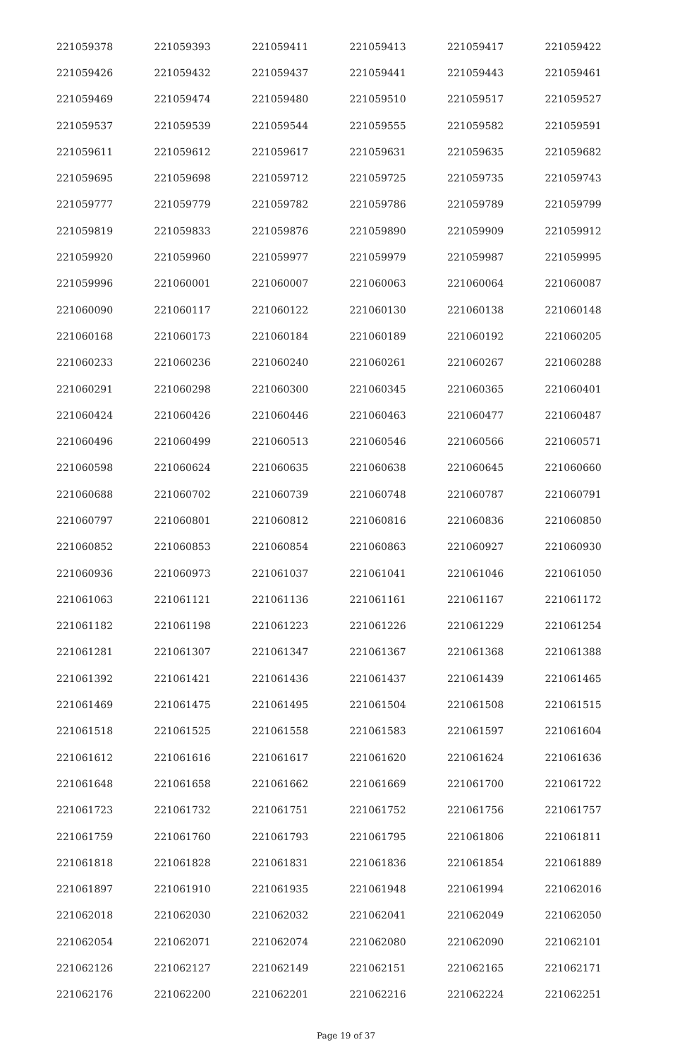| 221059378 | 221059393 | 221059411 | 221059413 | 221059417 | 221059422 |
| 221059426 | 221059432 | 221059437 | 221059441 | 221059443 | 221059461 |
| 221059469 | 221059474 | 221059480 | 221059510 | 221059517 | 221059527 |
| 221059537 | 221059539 | 221059544 | 221059555 | 221059582 | 221059591 |
| 221059611 | 221059612 | 221059617 | 221059631 | 221059635 | 221059682 |
| 221059695 | 221059698 | 221059712 | 221059725 | 221059735 | 221059743 |
| 221059777 | 221059779 | 221059782 | 221059786 | 221059789 | 221059799 |
| 221059819 | 221059833 | 221059876 | 221059890 | 221059909 | 221059912 |
| 221059920 | 221059960 | 221059977 | 221059979 | 221059987 | 221059995 |
| 221059996 | 221060001 | 221060007 | 221060063 | 221060064 | 221060087 |
| 221060090 | 221060117 | 221060122 | 221060130 | 221060138 | 221060148 |
| 221060168 | 221060173 | 221060184 | 221060189 | 221060192 | 221060205 |
| 221060233 | 221060236 | 221060240 | 221060261 | 221060267 | 221060288 |
| 221060291 | 221060298 | 221060300 | 221060345 | 221060365 | 221060401 |
| 221060424 | 221060426 | 221060446 | 221060463 | 221060477 | 221060487 |
| 221060496 | 221060499 | 221060513 | 221060546 | 221060566 | 221060571 |
| 221060598 | 221060624 | 221060635 | 221060638 | 221060645 | 221060660 |
| 221060688 | 221060702 | 221060739 | 221060748 | 221060787 | 221060791 |
| 221060797 | 221060801 | 221060812 | 221060816 | 221060836 | 221060850 |
| 221060852 | 221060853 | 221060854 | 221060863 | 221060927 | 221060930 |
| 221060936 | 221060973 | 221061037 | 221061041 | 221061046 | 221061050 |
| 221061063 | 221061121 | 221061136 | 221061161 | 221061167 | 221061172 |
| 221061182 | 221061198 | 221061223 | 221061226 | 221061229 | 221061254 |
| 221061281 | 221061307 | 221061347 | 221061367 | 221061368 | 221061388 |
| 221061392 | 221061421 | 221061436 | 221061437 | 221061439 | 221061465 |
| 221061469 | 221061475 | 221061495 | 221061504 | 221061508 | 221061515 |
| 221061518 | 221061525 | 221061558 | 221061583 | 221061597 | 221061604 |
| 221061612 | 221061616 | 221061617 | 221061620 | 221061624 | 221061636 |
| 221061648 | 221061658 | 221061662 | 221061669 | 221061700 | 221061722 |
| 221061723 | 221061732 | 221061751 | 221061752 | 221061756 | 221061757 |
| 221061759 | 221061760 | 221061793 | 221061795 | 221061806 | 221061811 |
| 221061818 | 221061828 | 221061831 | 221061836 | 221061854 | 221061889 |
| 221061897 | 221061910 | 221061935 | 221061948 | 221061994 | 221062016 |
| 221062018 | 221062030 | 221062032 | 221062041 | 221062049 | 221062050 |
| 221062054 | 221062071 | 221062074 | 221062080 | 221062090 | 221062101 |
| 221062126 | 221062127 | 221062149 | 221062151 | 221062165 | 221062171 |
| 221062176 | 221062200 | 221062201 | 221062216 | 221062224 | 221062251 |
Page 19 of 37